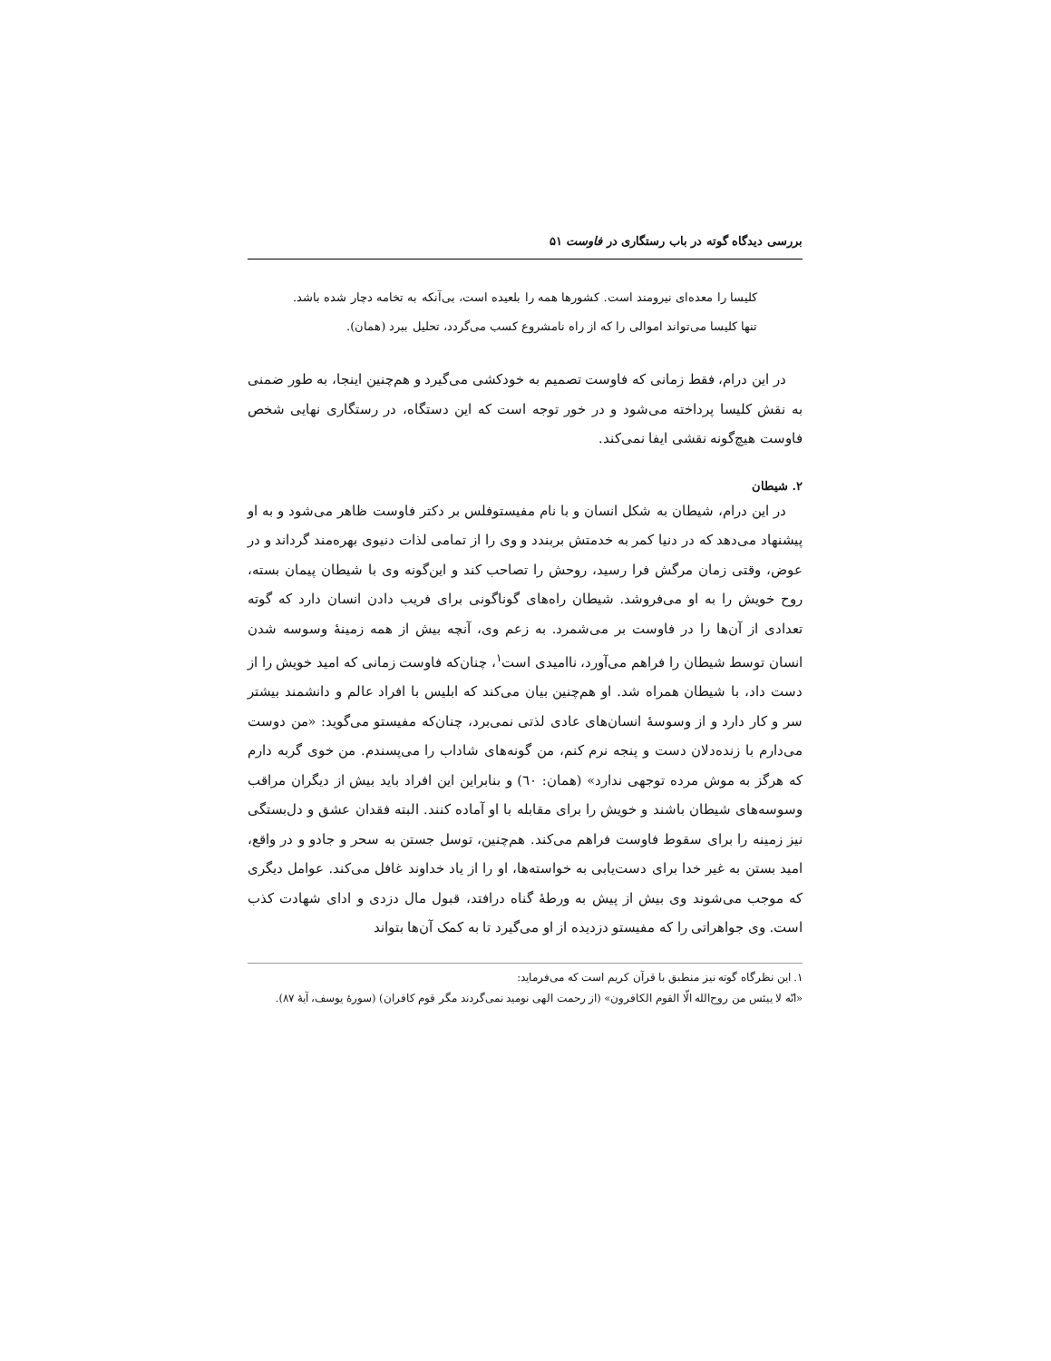بررسی دیدگاه گوته در باب رستگاری در فاوست ۵۱
کلیسا را معده‌ای نیرومند است. کشورها همه را بلعیده است، بی‌آنکه به تخامه دچار شده باشد. تنها کلیسا می‌تواند اموالی را که از راه نامشروع کسب می‌گردد، تحلیل ببرد (همان).
در این درام، فقط زمانی که فاوست تصمیم به خودکشی می‌گیرد و هم‌چنین اینجا، به طور ضمنی به نقش کلیسا پرداخته می‌شود و در خور توجه است که این دستگاه، در رستگاری نهایی شخص فاوست هیچ‌گونه نقشی ایفا نمی‌کند.
۲. شیطان
در این درام، شیطان به شکل انسان و با نام مفیستوفلس بر دکتر فاوست ظاهر می‌شود و به او پیشنهاد می‌دهد که در دنیا کمر به خدمتش بربندد و وی را از تمامی لذات دنیوی بهره‌مند گرداند و در عوض، وقتی زمان مرگش فرا رسید، روحش را تصاحب کند و این‌گونه وی با شیطان پیمان بسته، روح خویش را به او می‌فروشد. شیطان راه‌های گوناگونی برای فریب دادن انسان دارد که گوته تعدادی از آن‌ها را در فاوست بر می‌شمرد. به زعم وی، آنچه بیش از همه زمینهٔ وسوسه شدن انسان توسط شیطان را فراهم می‌آورد، ناامیدی است<sup>۱</sup>، چنان‌که فاوست زمانی که امید خویش را از دست داد، با شیطان همراه شد. او هم‌چنین بیان می‌کند که ابلیس با افراد عالم و دانشمند بیشتر سر و کار دارد و از وسوسهٔ انسان‌های عادی لذتی نمی‌برد، چنان‌که مفیستو می‌گوید: «من دوست می‌دارم با زنده‌دلان دست و پنجه نرم کنم، من گونه‌های شاداب را می‌پسندم. من خوی گربه دارم که هرگز به موش مرده توجهی ندارد» (همان: ٦٠) و بنابراین این افراد باید بیش از دیگران مراقب وسوسه‌های شیطان باشند و خویش را برای مقابله با او آماده کنند. البته فقدان عشق و دل‌بستگی نیز زمینه را برای سقوط فاوست فراهم می‌کند. هم‌چنین، توسل جستن به سحر و جادو و در واقع، امید بستن به غیر خدا برای دست‌یابی به خواسته‌ها، او را از یاد خداوند غافل می‌کند. عوامل دیگری که موجب می‌شوند وی بیش از پیش به ورطهٔ گناه درافتد، قبول مال دزدی و ادای شهادت کذب است. وی جواهراتی را که مفیستو دزدیده از او می‌گیرد تا به کمک آن‌ها بتواند
۱. این نظرگاه گوته نیز منطبق با قرآن کریم است که می‌فرماید:
«انّه لا ییئس من روح‌الله الّا القوم الکافرون» (از رحمت الهی نومید نمی‌گردند مگر قوم کافران) (سورهٔ یوسف، آیهٔ ۸۷).